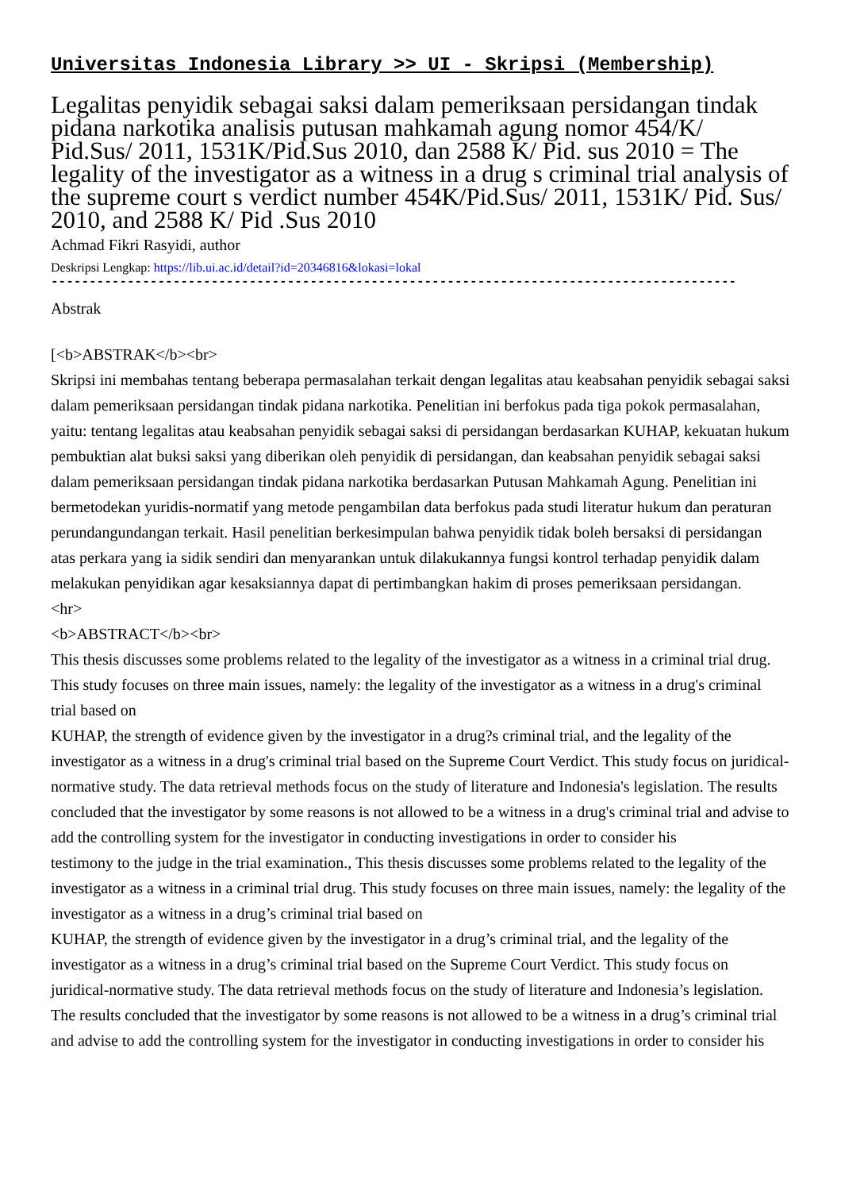Universitas Indonesia Library >> UI - Skripsi (Membership)
Legalitas penyidik sebagai saksi dalam pemeriksaan persidangan tindak pidana narkotika analisis putusan mahkamah agung nomor 454/K/ Pid.Sus/ 2011, 1531K/Pid.Sus 2010, dan 2588 K/ Pid. sus 2010 = The legality of the investigator as a witness in a drug s criminal trial analysis of the supreme court s verdict number 454K/Pid.Sus/ 2011, 1531K/ Pid. Sus/ 2010, and 2588 K/ Pid .Sus 2010
Achmad Fikri Rasyidi, author
Deskripsi Lengkap: https://lib.ui.ac.id/detail?id=20346816&lokasi=lokal
------------------------------------------------------------------------------------------
Abstrak
[<b>ABSTRAK</b><br>
Skripsi ini membahas tentang beberapa permasalahan terkait dengan legalitas atau keabsahan penyidik sebagai saksi dalam pemeriksaan persidangan tindak pidana narkotika. Penelitian ini berfokus pada tiga pokok permasalahan, yaitu: tentang legalitas atau keabsahan penyidik sebagai saksi di persidangan berdasarkan KUHAP, kekuatan hukum pembuktian alat buksi saksi yang diberikan oleh penyidik di persidangan, dan keabsahan penyidik sebagai saksi dalam pemeriksaan persidangan tindak pidana narkotika berdasarkan Putusan Mahkamah Agung. Penelitian ini bermetodekan yuridis-normatif yang metode pengambilan data berfokus pada studi literatur hukum dan peraturan perundangundangan terkait. Hasil penelitian berkesimpulan bahwa penyidik tidak boleh bersaksi di persidangan atas perkara yang ia sidik sendiri dan menyarankan untuk dilakukannya fungsi kontrol terhadap penyidik dalam melakukan penyidikan agar kesaksiannya dapat di pertimbangkan hakim di proses pemeriksaan persidangan.
<hr>
<b>ABSTRACT</b><br>
This thesis discusses some problems related to the legality of the investigator as a witness in a criminal trial drug. This study focuses on three main issues, namely: the legality of the investigator as a witness in a drug's criminal trial based on
KUHAP, the strength of evidence given by the investigator in a drug?s criminal trial, and the legality of the investigator as a witness in a drug's criminal trial based on the Supreme Court Verdict. This study focus on juridical-normative study. The data retrieval methods focus on the study of literature and Indonesia's legislation. The results concluded that the investigator by some reasons is not allowed to be a witness in a drug's criminal trial and advise to add the controlling system for the investigator in conducting investigations in order to consider his
testimony to the judge in the trial examination., This thesis discusses some problems related to the legality of the investigator as a witness in a criminal trial drug. This study focuses on three main issues, namely: the legality of the investigator as a witness in a drug’s criminal trial based on
KUHAP, the strength of evidence given by the investigator in a drug’s criminal trial, and the legality of the investigator as a witness in a drug’s criminal trial based on the Supreme Court Verdict. This study focus on juridical-normative study. The data retrieval methods focus on the study of literature and Indonesia’s legislation. The results concluded that the investigator by some reasons is not allowed to be a witness in a drug’s criminal trial and advise to add the controlling system for the investigator in conducting investigations in order to consider his